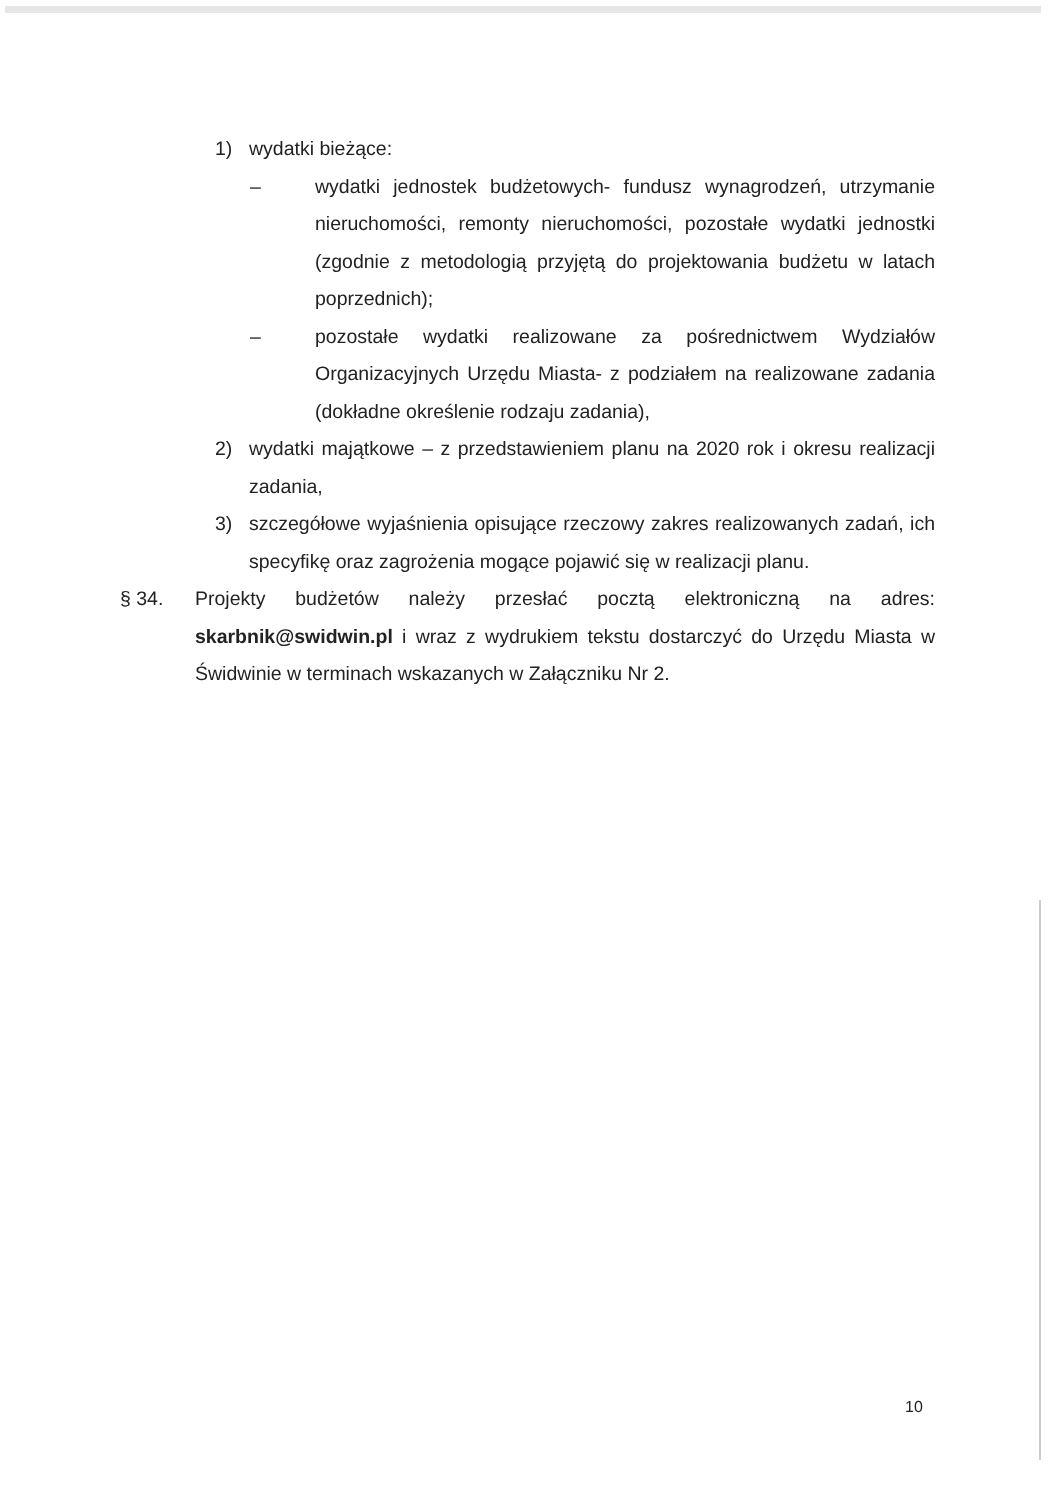1) wydatki bieżące:
– wydatki jednostek budżetowych- fundusz wynagrodzeń, utrzymanie nieruchomości, remonty nieruchomości, pozostałe wydatki jednostki (zgodnie z metodologią przyjętą do projektowania budżetu w latach poprzednich);
– pozostałe wydatki realizowane za pośrednictwem Wydziałów Organizacyjnych Urzędu Miasta- z podziałem na realizowane zadania (dokładne określenie rodzaju zadania),
2) wydatki majątkowe – z przedstawieniem planu na 2020 rok i okresu realizacji zadania,
3) szczegółowe wyjaśnienia opisujące rzeczowy zakres realizowanych zadań, ich specyfikę oraz zagrożenia mogące pojawić się w realizacji planu.
§ 34. Projekty budżetów należy przesłać pocztą elektroniczną na adres: skarbnik@swidwin.pl i wraz z wydrukiem tekstu dostarczyć do Urzędu Miasta w Świdwinie w terminach wskazanych w Załączniku Nr 2.
10